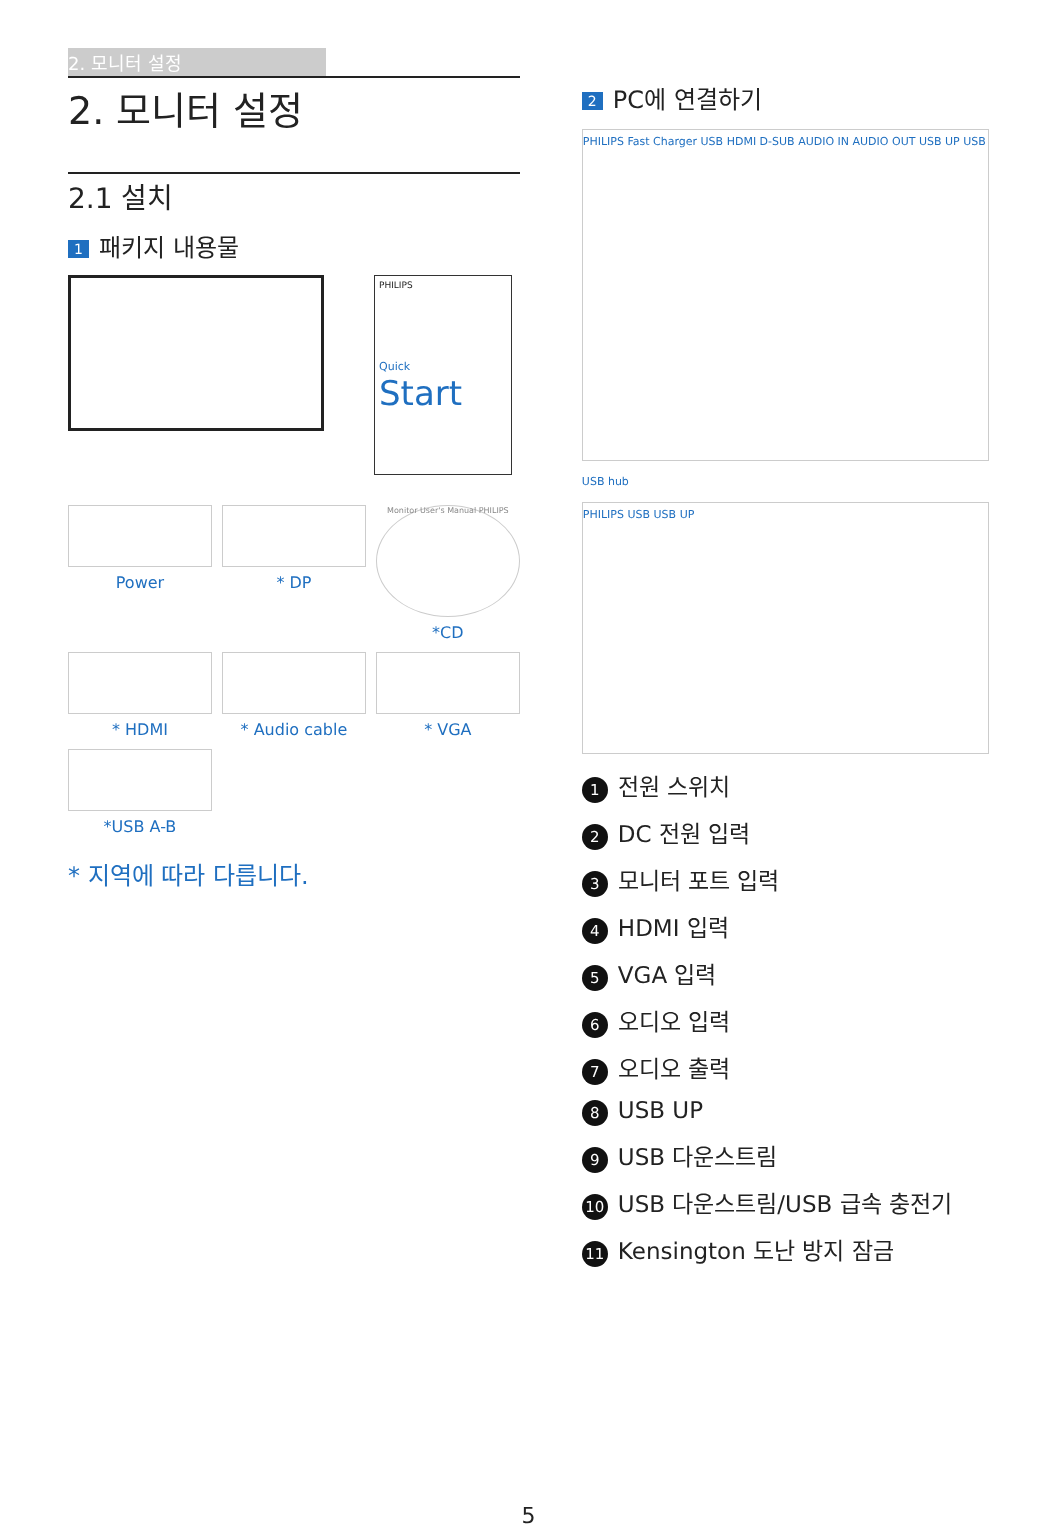2. 모니터 설정
2. 모니터 설정
2.1 설치
1 패키지 내용물
PHILIPS
Quick
Start
Power
* DP
Monitor User's Manual PHILIPS
*CD
* HDMI
* Audio cable
* VGA
*USB A-B
* 지역에 따라 다릅니다.
2 PC에 연결하기
PHILIPS Fast Charger USB HDMI D-SUB AUDIO IN AUDIO OUT USB UP USB
USB hub
PHILIPS USB USB UP
1 전원 스위치
2 DC 전원 입력
3 모니터 포트 입력
4 HDMI 입력
5 VGA 입력
6 오디오 입력
7 오디오 출력
8 USB UP
9 USB 다운스트림
10 USB 다운스트림/USB 급속 충전기
11 Kensington 도난 방지 잠금
5